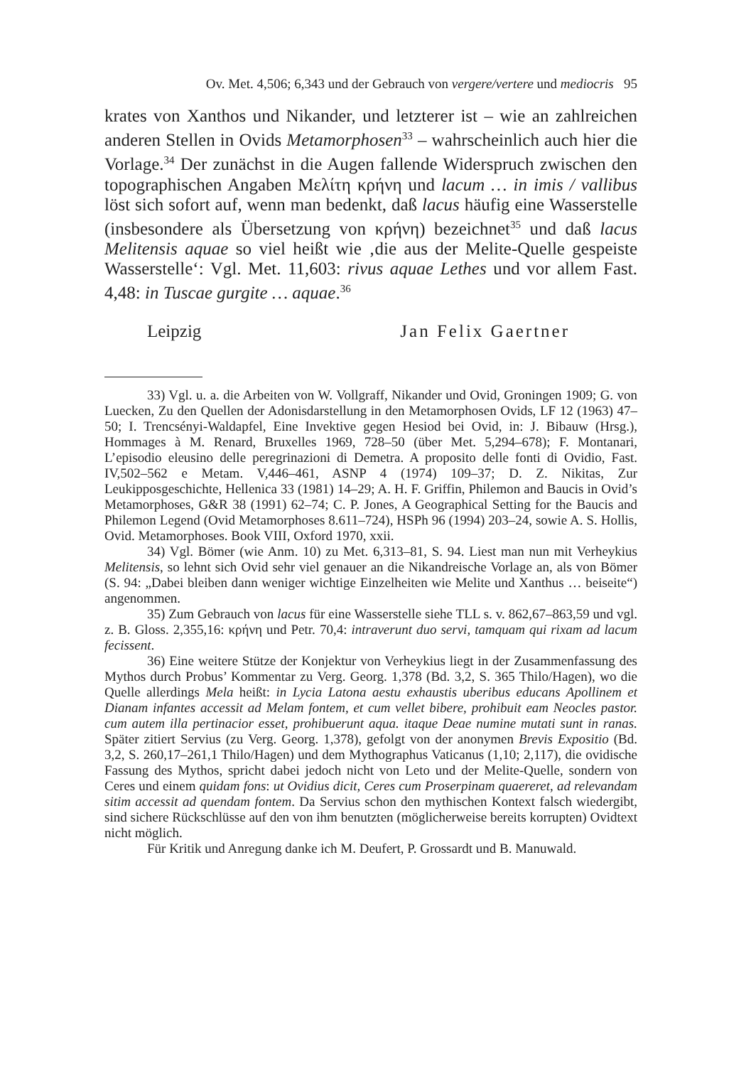Ov. Met. 4,506; 6,343 und der Gebrauch von vergere/vertere und mediocris 95
krates von Xanthos und Nikander, und letzterer ist – wie an zahlreichen anderen Stellen in Ovids Metamorphosen<sup>33</sup> – wahrscheinlich auch hier die Vorlage.<sup>34</sup> Der zunächst in die Augen fallende Widerspruch zwischen den topographischen Angaben Μελίτη κρήνη und lacum … in imis / vallibus löst sich sofort auf, wenn man bedenkt, daß lacus häufig eine Wasserstelle (insbesondere als Übersetzung von κρήνη) bezeichnet<sup>35</sup> und daß lacus Melitensis aquae so viel heißt wie ‚die aus der Melite-Quelle gespeiste Wasserstelle‘: Vgl. Met. 11,603: rivus aquae Lethes und vor allem Fast. 4,48: in Tuscae gurgite … aquae.<sup>36</sup>
Leipzig Jan Felix Gaertner
33) Vgl. u. a. die Arbeiten von W. Vollgraff, Nikander und Ovid, Groningen 1909; G. von Luecken, Zu den Quellen der Adonisdarstellung in den Metamorphosen Ovids, LF 12 (1963) 47–50; I. Trencsényi-Waldapfel, Eine Invektive gegen Hesiod bei Ovid, in: J. Bibauw (Hrsg.), Hommages à M. Renard, Bruxelles 1969, 728–50 (über Met. 5,294–678); F. Montanari, L’episodio eleusino delle peregrinazioni di Demetra. A proposito delle fonti di Ovidio, Fast. IV,502–562 e Metam. V,446–461, ASNP 4 (1974) 109–37; D. Z. Nikitas, Zur Leukipposgeschichte, Hellenica 33 (1981) 14–29; A. H. F. Griffin, Philemon and Baucis in Ovid’s Metamorphoses, G&R 38 (1991) 62–74; C. P. Jones, A Geographical Setting for the Baucis and Philemon Legend (Ovid Metamorphoses 8.611–724), HSPh 96 (1994) 203–24, sowie A. S. Hollis, Ovid. Metamorphoses. Book VIII, Oxford 1970, xxii.
34) Vgl. Bömer (wie Anm. 10) zu Met. 6,313–81, S. 94. Liest man nun mit Verheykius Melitensis, so lehnt sich Ovid sehr viel genauer an die Nikandreische Vorlage an, als von Bömer (S. 94: „Dabei bleiben dann weniger wichtige Einzelheiten wie Melite und Xanthus … beiseite“) angenommen.
35) Zum Gebrauch von lacus für eine Wasserstelle siehe TLL s. v. 862,67–863,59 und vgl. z. B. Gloss. 2,355,16: κρήνη und Petr. 70,4: intraverunt duo servi, tamquam qui rixam ad lacum fecissent.
36) Eine weitere Stütze der Konjektur von Verheykius liegt in der Zusammenfassung des Mythos durch Probus’ Kommentar zu Verg. Georg. 1,378 (Bd. 3,2, S. 365 Thilo/Hagen), wo die Quelle allerdings Mela heißt: in Lycia Latona aestu exhaustis uberibus educans Apollinem et Dianam infantes accessit ad Melam fontem, et cum vellet bibere, prohibuit eam Neocles pastor. cum autem illa pertinacior esset, prohibuerunt aqua. itaque Deae numine mutati sunt in ranas. Später zitiert Servius (zu Verg. Georg. 1,378), gefolgt von der anonymen Brevis Expositio (Bd. 3,2, S. 260,17–261,1 Thilo/Hagen) und dem Mythographus Vaticanus (1,10; 2,117), die ovidische Fassung des Mythos, spricht dabei jedoch nicht von Leto und der Melite-Quelle, sondern von Ceres und einem quidam fons: ut Ovidius dicit, Ceres cum Proserpinam quaereret, ad relevandam sitim accessit ad quendam fontem. Da Servius schon den mythischen Kontext falsch wiedergibt, sind sichere Rückschlüsse auf den von ihm benutzten (möglicherweise bereits korrupten) Ovidtext nicht möglich.
Für Kritik und Anregung danke ich M. Deufert, P. Grossardt und B. Manuwald.